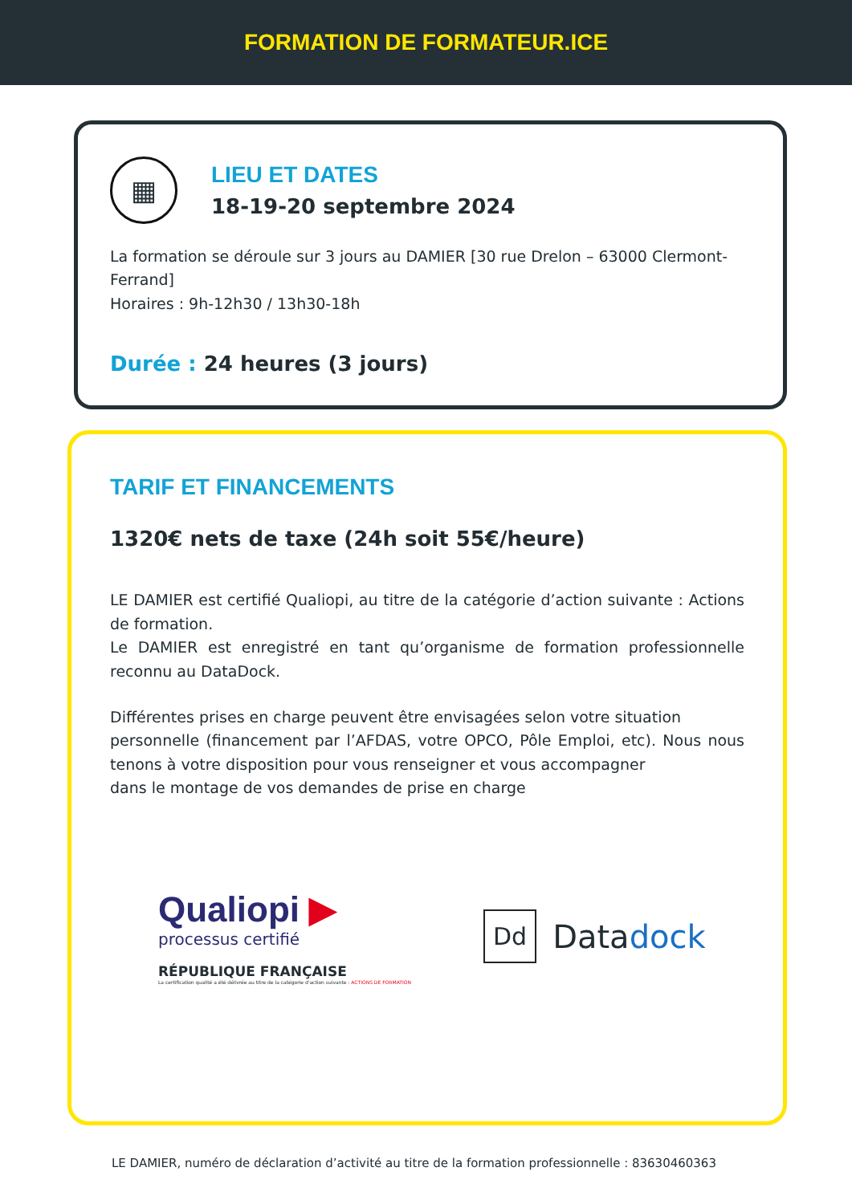FORMATION DE FORMATEUR.ICE
▦
LIEU ET DATES
18-19-20 septembre 2024
La formation se déroule sur 3 jours au DAMIER [30 rue Drelon – 63000 Clermont-Ferrand]
Horaires : 9h-12h30 / 13h30-18h
Durée : 24 heures (3 jours)
TARIF ET FINANCEMENTS
1320€ nets de taxe (24h soit 55€/heure)
LE DAMIER est certifié Qualiopi, au titre de la catégorie d’action suivante : Actions de formation.
Le DAMIER est enregistré en tant qu’organisme de formation professionnelle reconnu au DataDock.
Différentes prises en charge peuvent être envisagées selon votre situation
personnelle (financement par l’AFDAS, votre OPCO, Pôle Emploi, etc). Nous nous tenons à votre disposition pour vous renseigner et vous accompagner
dans le montage de vos demandes de prise en charge
Qualiopi ▶
processus certifié
RÉPUBLIQUE FRANÇAISE
La certification qualité a été délivrée au titre de la catégorie d'action suivante : ACTIONS DE FORMATION
Dd
Datadock
LE DAMIER, numéro de déclaration d’activité au titre de la formation professionnelle : 83630460363